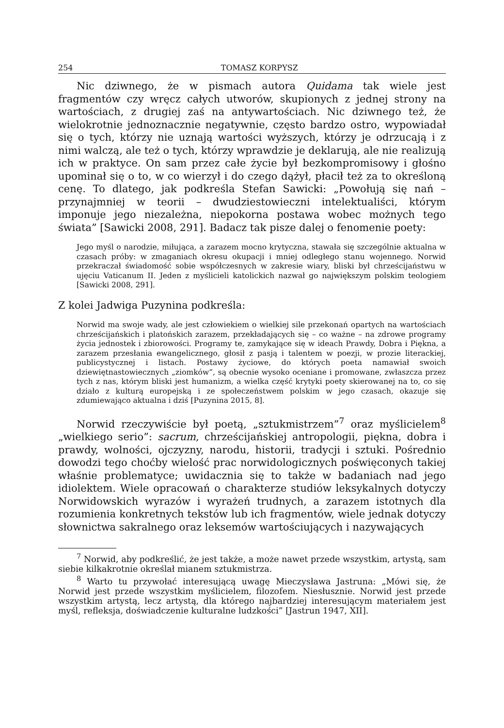254 TOMASZ KORPYSZ
Nic dziwnego, że w pismach autora Quidama tak wiele jest fragmentów czy wręcz całych utworów, skupionych z jednej strony na wartościach, z drugiej zaś na antywartościach. Nic dziwnego też, że wielokrotnie jednoznacznie negatywnie, często bardzo ostro, wypowiadał się o tych, którzy nie uznają wartości wyższych, którzy je odrzucają i z nimi walczą, ale też o tych, którzy wprawdzie je deklarują, ale nie realizują ich w praktyce. On sam przez całe życie był bezkompromisowy i głośno upominał się o to, w co wierzył i do czego dążył, płacił też za to określoną cenę. To dlatego, jak podkreśla Stefan Sawicki: „Powołują się nań – przynajmniej w teorii – dwudziestowieczni intelektualiści, którym imponuje jego niezależna, niepokorna postawa wobec możnych tego świata” [Sawicki 2008, 291]. Badacz tak pisze dalej o fenomenie poety:
Jego myśl o narodzie, miłująca, a zarazem mocno krytyczna, stawała się szczególnie aktualna w czasach próby: w zmaganiach okresu okupacji i mniej odległego stanu wojennego. Norwid przekraczał świadomość sobie współczesnych w zakresie wiary, bliski był chrześcijaństwu w ujęciu Vaticanum II. Jeden z myślicieli katolickich nazwał go największym polskim teologiem [Sawicki 2008, 291].
Z kolei Jadwiga Puzynina podkreśla:
Norwid ma swoje wady, ale jest człowiekiem o wielkiej sile przekonań opartych na wartościach chrześcijańskich i platońskich zarazem, przekładających się – co ważne – na zdrowe programy życia jednostek i zbiorowości. Programy te, zamykające się w ideach Prawdy, Dobra i Piękna, a zarazem przesłania ewangelicznego, głosił z pasją i talentem w poezji, w prozie literackiej, publicystycznej i listach. Postawy życiowe, do których poeta namawiał swoich dziewiętnastowiecznych „ziomków”, są obecnie wysoko oceniane i promowane, zwłaszcza przez tych z nas, którym bliski jest humanizm, a wielka część krytyki poety skierowanej na to, co się działo z kulturą europejską i ze społeczeństwem polskim w jego czasach, okazuje się zdumiewająco aktualna i dziś [Puzynina 2015, 8].
Norwid rzeczywiście był poetą, „sztukmistrzem”<sup>7</sup> oraz myślicielem<sup>8</sup> „wielkiego serio”: sacrum, chrześcijańskiej antropologii, piękna, dobra i prawdy, wolności, ojczyzny, narodu, historii, tradycji i sztuki. Pośrednio dowodzi tego choćby wielość prac norwidologicznych poświęconych takiej właśnie problematyce; uwidacznia się to także w badaniach nad jego idiolektem. Wiele opracowań o charakterze studiów leksykalnych dotyczy Norwidowskich wyrazów i wyrażeń trudnych, a zarazem istotnych dla rozumienia konkretnych tekstów lub ich fragmentów, wiele jednak dotyczy słownictwa sakralnego oraz leksemów wartościujących i nazywających
<sup>7</sup> Norwid, aby podkreślić, że jest także, a może nawet przede wszystkim, artystą, sam siebie kilkakrotnie określał mianem sztukmistrza.
<sup>8</sup> Warto tu przywołać interesującą uwagę Mieczysława Jastruna: „Mówi się, że Norwid jest przede wszystkim myślicielem, filozofem. Niesłusznie. Norwid jest przede wszystkim artystą, lecz artystą, dla którego najbardziej interesującym materiałem jest myśl, refleksja, doświadczenie kulturalne ludzkości” [Jastrun 1947, XII].